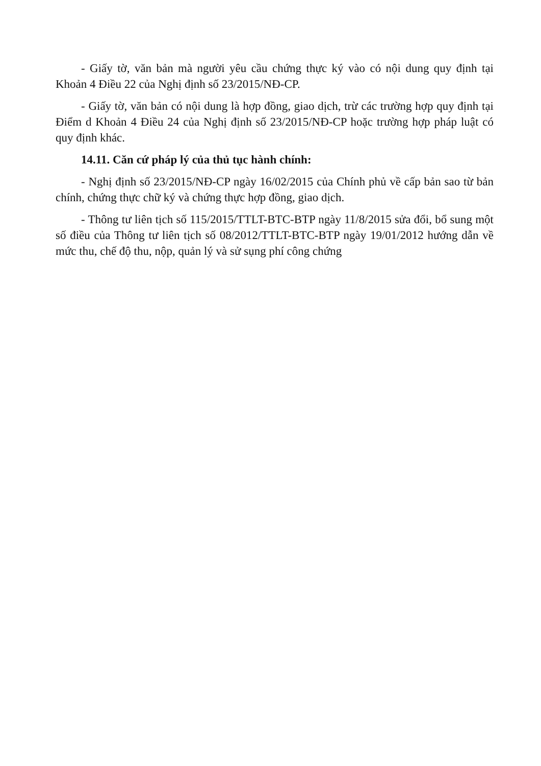- Giấy tờ, văn bản mà người yêu cầu chứng thực ký vào có nội dung quy định tại Khoản 4 Điều 22 của Nghị định số 23/2015/NĐ-CP.
- Giấy tờ, văn bản có nội dung là hợp đồng, giao dịch, trừ các trường hợp quy định tại Điểm d Khoản 4 Điều 24 của Nghị định số 23/2015/NĐ-CP hoặc trường hợp pháp luật có quy định khác.
14.11. Căn cứ pháp lý của thủ tục hành chính:
- Nghị định số 23/2015/NĐ-CP ngày 16/02/2015 của Chính phủ về cấp bản sao từ bản chính, chứng thực chữ ký và chứng thực hợp đồng, giao dịch.
- Thông tư liên tịch số 115/2015/TTLT-BTC-BTP ngày 11/8/2015 sửa đổi, bổ sung một số điều của Thông tư liên tịch số 08/2012/TTLT-BTC-BTP ngày 19/01/2012 hướng dẫn về mức thu, chế độ thu, nộp, quản lý và sử sụng phí công chứng